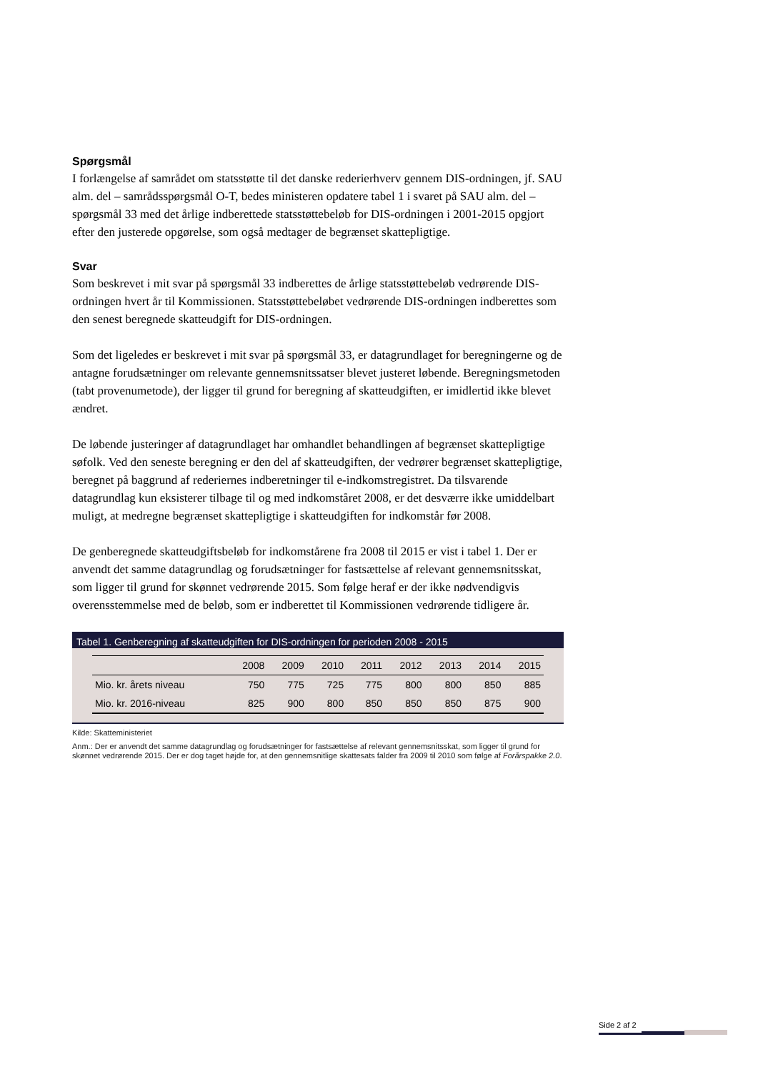Spørgsmål
I forlængelse af samrådet om statsstøtte til det danske rederierhverv gennem DIS-ordningen, jf. SAU alm. del – samrådsspørgsmål O-T, bedes ministeren opdatere tabel 1 i svaret på SAU alm. del – spørgsmål 33 med det årlige indberettede statsstøttebeløb for DIS-ordningen i 2001-2015 opgjort efter den justerede opgørelse, som også medtager de begrænset skattepligtige.
Svar
Som beskrevet i mit svar på spørgsmål 33 indberettes de årlige statsstøttebeløb vedrørende DIS-ordningen hvert år til Kommissionen. Statsstøttebeløbet vedrørende DIS-ordningen indberettes som den senest beregnede skatteudgift for DIS-ordningen.
Som det ligeledes er beskrevet i mit svar på spørgsmål 33, er datagrundlaget for beregningerne og de antagne forudsætninger om relevante gennemsnitssatser blevet justeret løbende. Beregningsmetoden (tabt provenumetode), der ligger til grund for beregning af skatteudgiften, er imidlertid ikke blevet ændret.
De løbende justeringer af datagrundlaget har omhandlet behandlingen af begrænset skattepligtige søfolk. Ved den seneste beregning er den del af skatteudgiften, der vedrører begrænset skattepligtige, beregnet på baggrund af rederiernes indberetninger til e-indkomstregistret. Da tilsvarende datagrundlag kun eksisterer tilbage til og med indkomståret 2008, er det desværre ikke umiddelbart muligt, at medregne begrænset skattepligtige i skatteudgiften for indkomstår før 2008.
De genberegnede skatteudgiftsbeløb for indkomstårene fra 2008 til 2015 er vist i tabel 1. Der er anvendt det samme datagrundlag og forudsætninger for fastsættelse af relevant gennemsnitsskat, som ligger til grund for skønnet vedrørende 2015. Som følge heraf er der ikke nødvendigvis overensstemmelse med de beløb, som er indberettet til Kommissionen vedrørende tidligere år.
Tabel 1. Genberegning af skatteudgiften for DIS-ordningen for perioden 2008 - 2015
| | 2008 | 2009 | 2010 | 2011 | 2012 | 2013 | 2014 | 2015 |
| --- | --- | --- | --- | --- | --- | --- | --- | --- |
| Mio. kr. årets niveau | 750 | 775 | 725 | 775 | 800 | 800 | 850 | 885 |
| Mio. kr. 2016-niveau | 825 | 900 | 800 | 850 | 850 | 850 | 875 | 900 |
Kilde: Skatteministeriet
Anm.: Der er anvendt det samme datagrundlag og forudsætninger for fastsættelse af relevant gennemsnitsskat, som ligger til grund for skønnet vedrørende 2015. Der er dog taget højde for, at den gennemsnitlige skattesats falder fra 2009 til 2010 som følge af Forårspakke 2.0.
Side 2 af 2